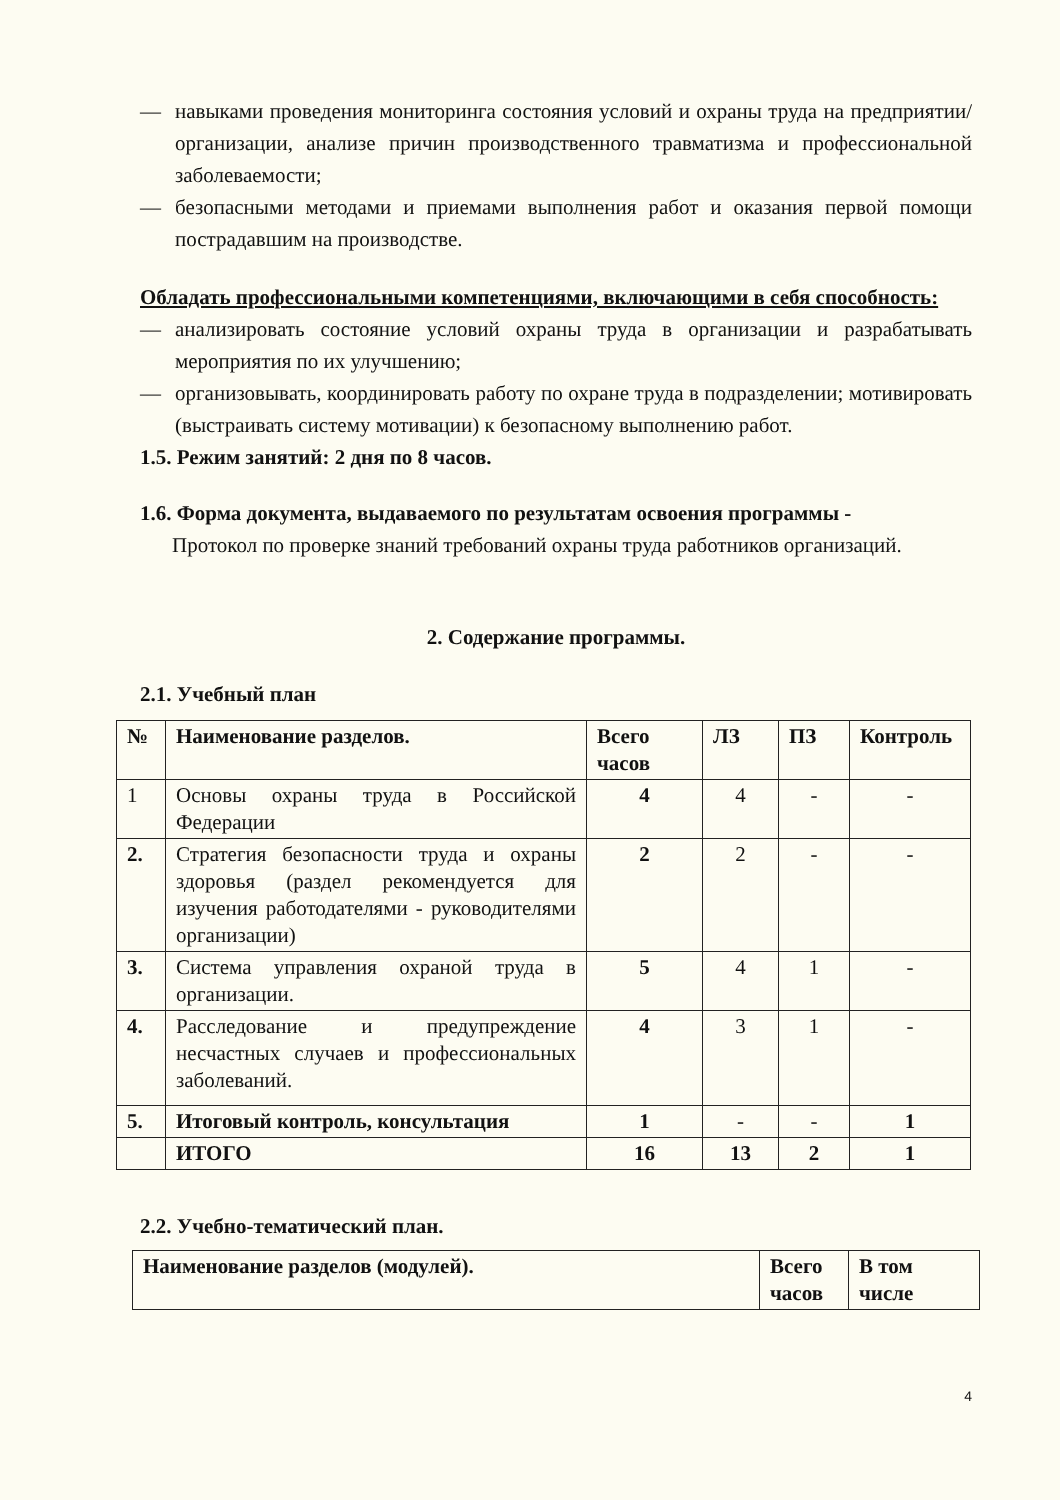— навыками проведения мониторинга состояния условий и охраны труда на предприятии/организации, анализе причин производственного травматизма и профессиональной заболеваемости;
— безопасными методами и приемами выполнения работ и оказания первой помощи пострадавшим на производстве.
Обладать профессиональными компетенциями, включающими в себя способность:
— анализировать состояние условий охраны труда в организации и разрабатывать мероприятия по их улучшению;
— организовывать, координировать работу по охране труда в подразделении; мотивировать (выстраивать систему мотивации) к безопасному выполнению работ.
1.5. Режим занятий: 2 дня по 8 часов.
1.6. Форма документа, выдаваемого по результатам освоения программы -
Протокол по проверке знаний требований охраны труда работников организаций.
2. Содержание программы.
2.1. Учебный план
| № | Наименование разделов. | Всего часов | ЛЗ | ПЗ | Контроль |
| --- | --- | --- | --- | --- | --- |
| 1 | Основы охраны труда в Российской Федерации | 4 | 4 | - | - |
| 2. | Стратегия безопасности труда и охраны здоровья (раздел рекомендуется для изучения работодателями - руководителями организации) | 2 | 2 | - | - |
| 3. | Система управления охраной труда в организации. | 5 | 4 | 1 | - |
| 4. | Расследование и предупреждение несчастных случаев и профессиональных заболеваний. | 4 | 3 | 1 | - |
| 5. | Итоговый контроль, консультация | 1 | - | - | 1 |
| | ИТОГО | 16 | 13 | 2 | 1 |
2.2. Учебно-тематический план.
| Наименование разделов (модулей). | Всего часов | В том числе |
| --- | --- | --- |
4